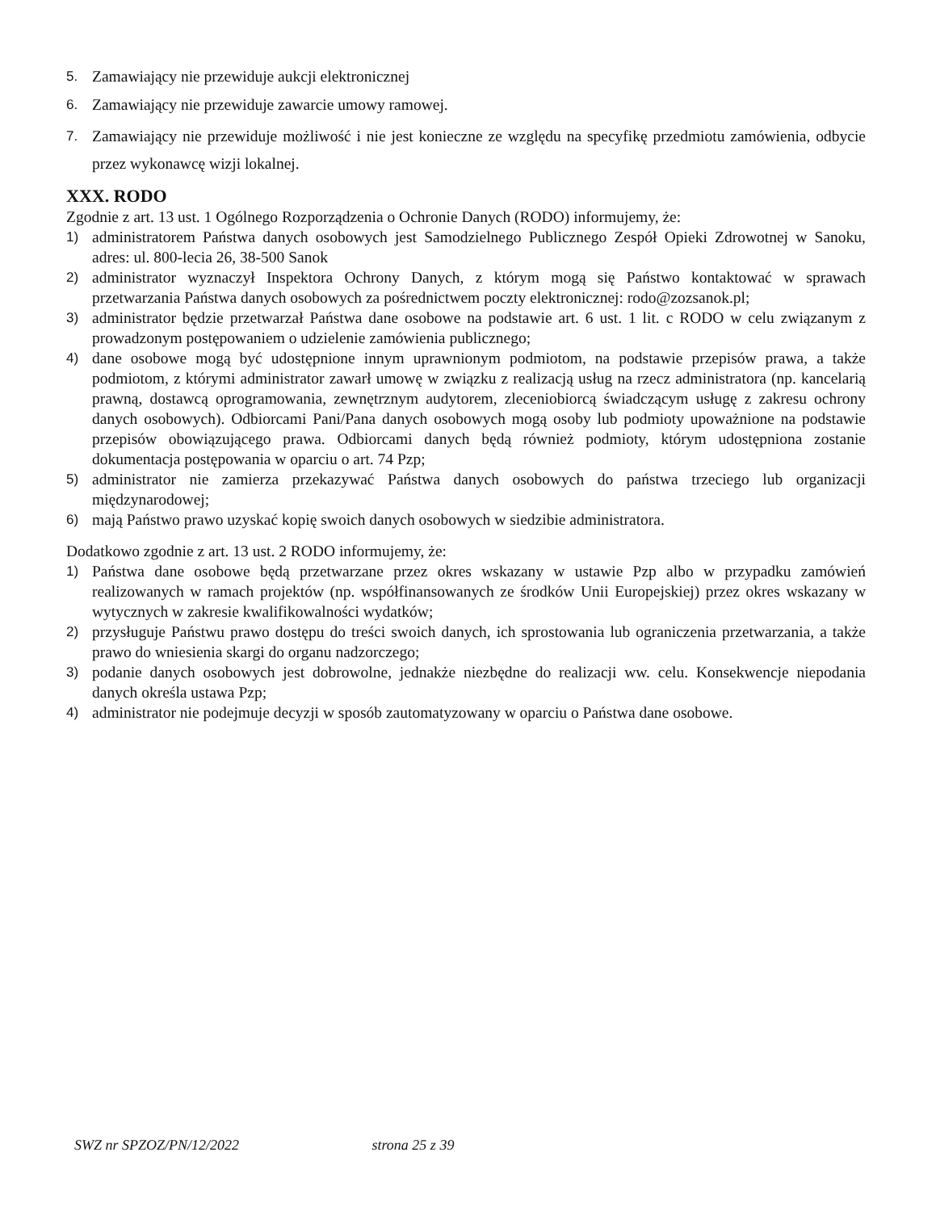5. Zamawiający nie przewiduje aukcji elektronicznej
6. Zamawiający nie przewiduje zawarcie umowy ramowej.
7. Zamawiający nie przewiduje możliwość i nie jest konieczne ze względu na specyfikę przedmiotu zamówienia, odbycie przez wykonawcę wizji lokalnej.
XXX. RODO
Zgodnie z art. 13 ust. 1 Ogólnego Rozporządzenia o Ochronie Danych (RODO) informujemy, że:
1) administratorem Państwa danych osobowych jest Samodzielnego Publicznego Zespół Opieki Zdrowotnej w Sanoku, adres: ul. 800-lecia 26, 38-500 Sanok
2) administrator wyznaczył Inspektora Ochrony Danych, z którym mogą się Państwo kontaktować w sprawach przetwarzania Państwa danych osobowych za pośrednictwem poczty elektronicznej: rodo@zozsanok.pl;
3) administrator będzie przetwarzał Państwa dane osobowe na podstawie art. 6 ust. 1 lit. c RODO w celu związanym z prowadzonym postępowaniem o udzielenie zamówienia publicznego;
4) dane osobowe mogą być udostępnione innym uprawnionym podmiotom, na podstawie przepisów prawa, a także podmiotom, z którymi administrator zawarł umowę w związku z realizacją usług na rzecz administratora (np. kancelarią prawną, dostawcą oprogramowania, zewnętrznym audytorem, zleceniobiorcą świadczącym usługę z zakresu ochrony danych osobowych). Odbiorcami Pani/Pana danych osobowych mogą osoby lub podmioty upoważnione na podstawie przepisów obowiązującego prawa. Odbiorcami danych będą również podmioty, którym udostępniona zostanie dokumentacja postępowania w oparciu o art. 74 Pzp;
5) administrator nie zamierza przekazywać Państwa danych osobowych do państwa trzeciego lub organizacji międzynarodowej;
6) mają Państwo prawo uzyskać kopię swoich danych osobowych w siedzibie administratora.
Dodatkowo zgodnie z art. 13 ust. 2 RODO informujemy, że:
1) Państwa dane osobowe będą przetwarzane przez okres wskazany w ustawie Pzp albo w przypadku zamówień realizowanych w ramach projektów (np. współfinansowanych ze środków Unii Europejskiej) przez okres wskazany w wytycznych w zakresie kwalifikowalności wydatków;
2) przysługuje Państwu prawo dostępu do treści swoich danych, ich sprostowania lub ograniczenia przetwarzania, a także prawo do wniesienia skargi do organu nadzorczego;
3) podanie danych osobowych jest dobrowolne, jednakże niezbędne do realizacji ww. celu. Konsekwencje niepodania danych określa ustawa Pzp;
4) administrator nie podejmuje decyzji w sposób zautomatyzowany w oparciu o Państwa dane osobowe.
SWZ nr SPZOZ/PN/12/2022 strona 25 z 39